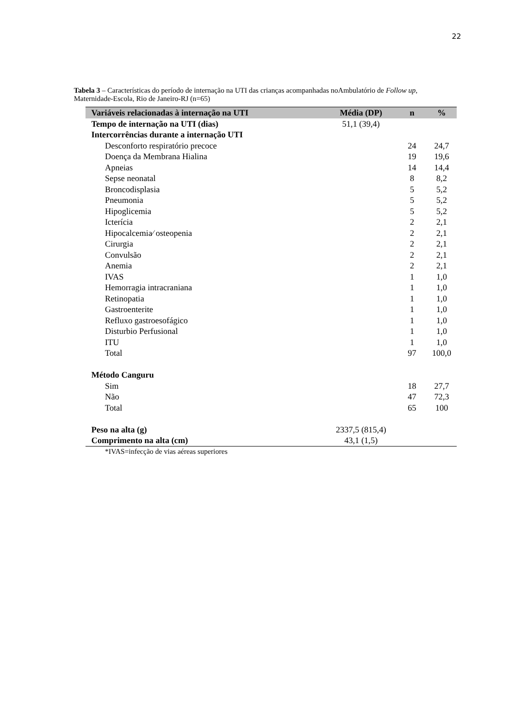22
Tabela 3 – Características do período de internação na UTI das crianças acompanhadas noAmbulatório de Follow up, Maternidade-Escola, Rio de Janeiro-RJ (n=65)
| Variáveis relacionadas à internação na UTI | Média (DP) | n | % |
| --- | --- | --- | --- |
| Tempo de internação na UTI (dias) | 51,1 (39,4) | | |
| Intercorrências durante a internação UTI | | | |
| Desconforto respiratório precoce | | 24 | 24,7 |
| Doença da Membrana Hialina | | 19 | 19,6 |
| Apneias | | 14 | 14,4 |
| Sepse neonatal | | 8 | 8,2 |
| Broncodisplasia | | 5 | 5,2 |
| Pneumonia | | 5 | 5,2 |
| Hipoglicemia | | 5 | 5,2 |
| Icterícia | | 2 | 2,1 |
| Hipocalcemia⁄ osteopenia | | 2 | 2,1 |
| Cirurgia | | 2 | 2,1 |
| Convulsão | | 2 | 2,1 |
| Anemia | | 2 | 2,1 |
| IVAS | | 1 | 1,0 |
| Hemorragia intracraniana | | 1 | 1,0 |
| Retinopatia | | 1 | 1,0 |
| Gastroenterite | | 1 | 1,0 |
| Refluxo gastroesofágico | | 1 | 1,0 |
| Disturbio Perfusional | | 1 | 1,0 |
| ITU | | 1 | 1,0 |
| Total | | 97 | 100,0 |
| Método Canguru | | | |
| Sim | | 18 | 27,7 |
| Não | | 47 | 72,3 |
| Total | | 65 | 100 |
| Peso na alta (g) | 2337,5 (815,4) | | |
| Comprimento na alta (cm) | 43,1 (1,5) | | |
| *IVAS=infecção de vias aéreas superiores | | | |